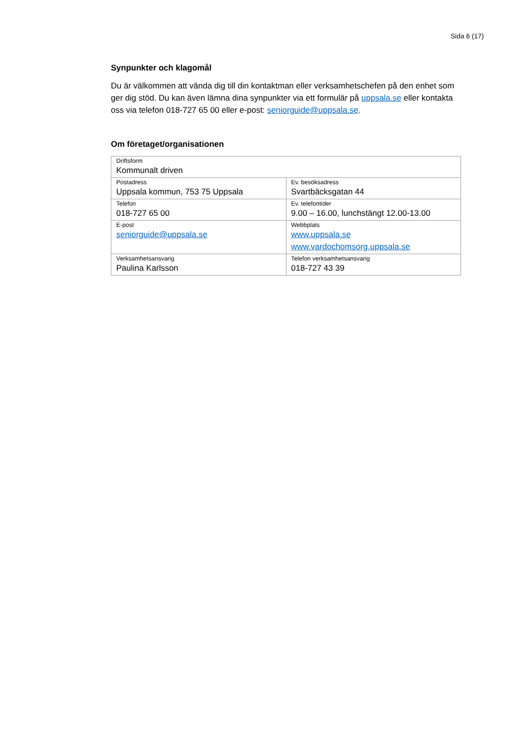Sida 6 (17)
Synpunkter och klagomål
Du är välkommen att vända dig till din kontaktman eller verksamhetschefen på den enhet som ger dig stöd. Du kan även lämna dina synpunkter via ett formulär på uppsala.se eller kontakta oss via telefon 018-727 65 00 eller e-post: seniorguide@uppsala.se.
Om företaget/organisationen
| Driftsform Kommunalt driven | |
| Postadress Uppsala kommun, 753 75 Uppsala | Ev. besöksadress Svartbäcksgatan 44 |
| Telefon 018-727 65 00 | Ev. telefontider 9.00 – 16.00, lunchstängt 12.00-13.00 |
| E-post seniorguide@uppsala.se | Webbplats www.uppsala.se www.vardochomsorg.uppsala.se |
| Verksamhetsansvarig Paulina Karlsson | Telefon verksamhetsansvarig 018-727 43 39 |